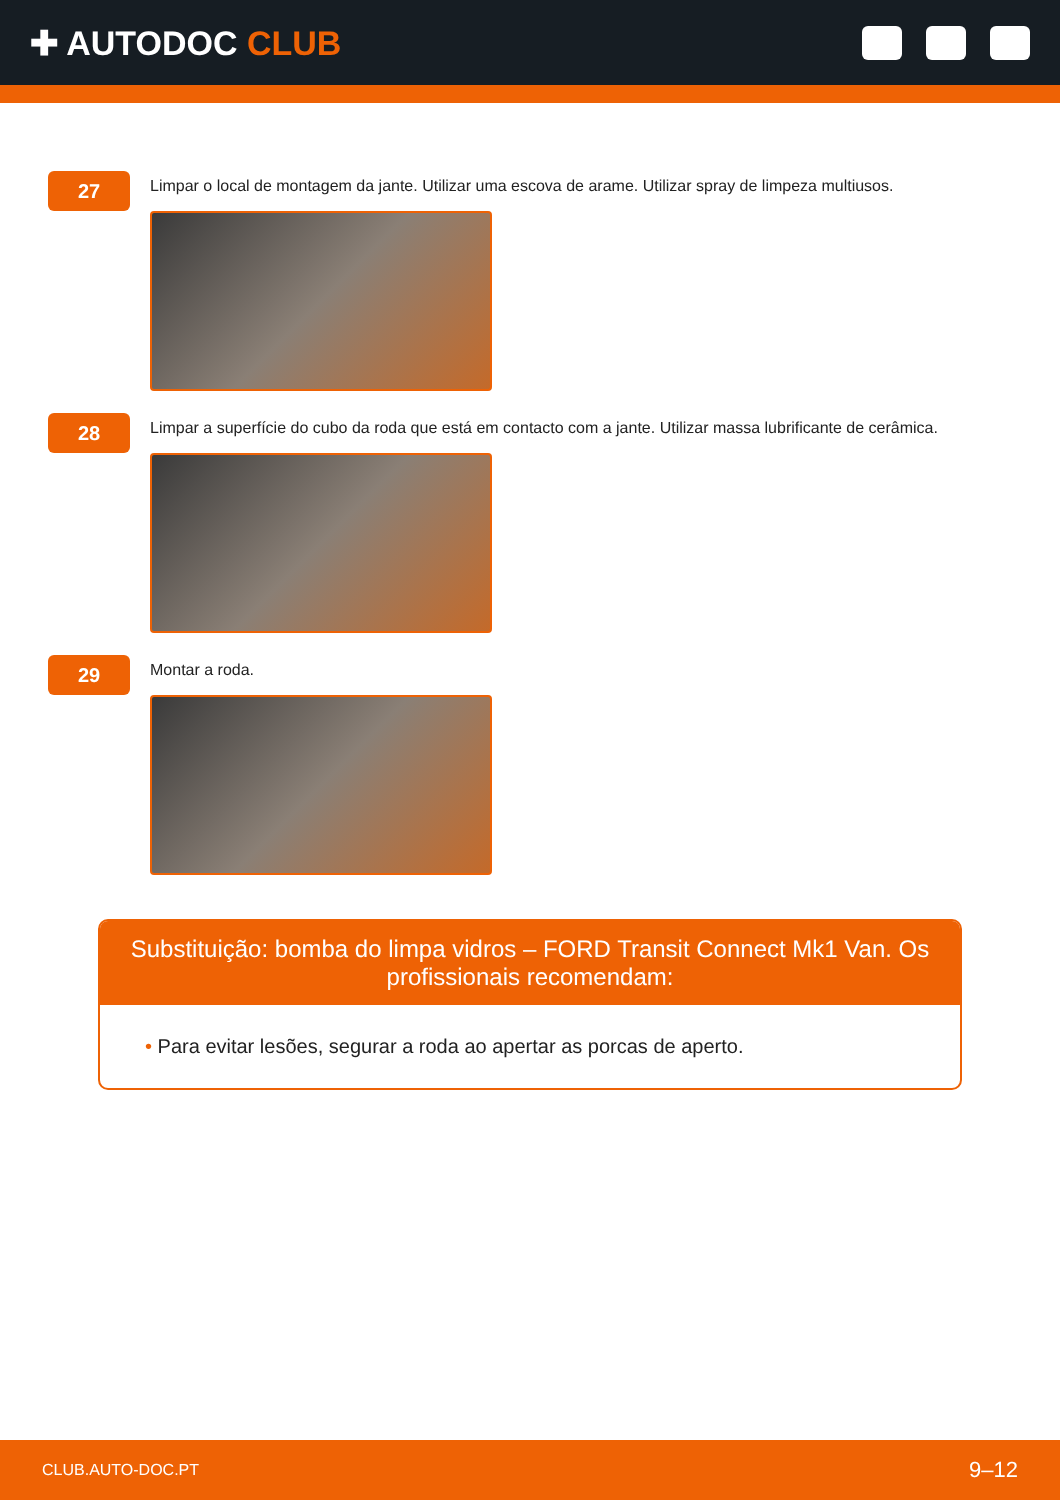✚ AUTODOC CLUB
27
Limpar o local de montagem da jante. Utilizar uma escova de arame. Utilizar spray de limpeza multiusos.
28
Limpar a superfície do cubo da roda que está em contacto com a jante. Utilizar massa lubrificante de cerâmica.
29
Montar a roda.
Substituição: bomba do limpa vidros – FORD Transit Connect Mk1 Van. Os profissionais recomendam:
• Para evitar lesões, segurar a roda ao apertar as porcas de aperto.
CLUB.AUTO-DOC.PT 9–12